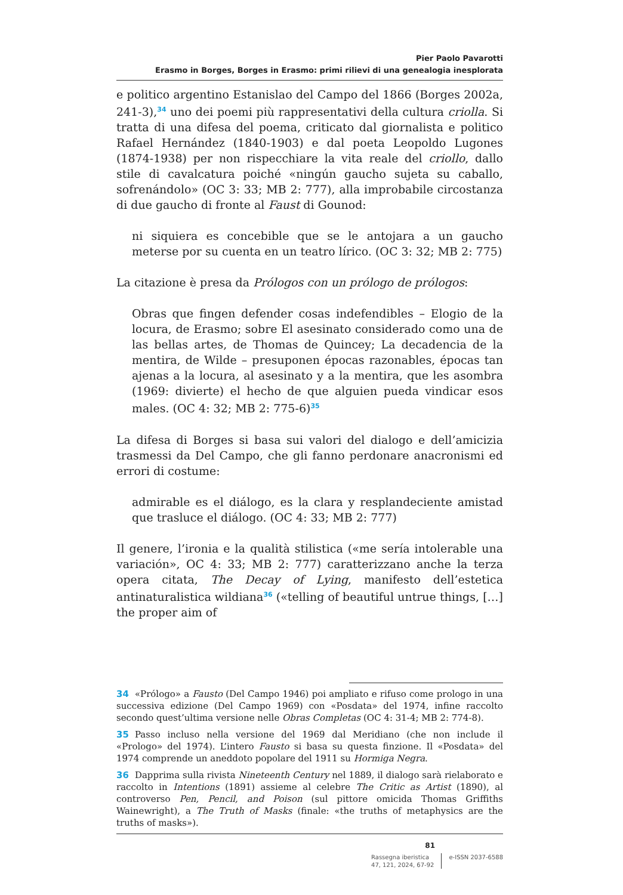Pier Paolo Pavarotti
Erasmo in Borges, Borges in Erasmo: primi rilievi di una genealogia inesplorata
e politico argentino Estanislao del Campo del 1866 (Borges 2002a, 241-3),<sup>34</sup> uno dei poemi più rappresentativi della cultura criolla. Si tratta di una difesa del poema, criticato dal giornalista e politico Rafael Hernández (1840-1903) e dal poeta Leopoldo Lugones (1874-1938) per non rispecchiare la vita reale del criollo, dallo stile di cavalcatura poiché «ningún gaucho sujeta su caballo, sofrenándolo» (OC 3: 33; MB 2: 777), alla improbabile circostanza di due gaucho di fronte al Faust di Gounod:
ni siquiera es concebible que se le antojara a un gaucho meterse por su cuenta en un teatro lírico. (OC 3: 32; MB 2: 775)
La citazione è presa da Prólogos con un prólogo de prólogos:
Obras que fingen defender cosas indefendibles – Elogio de la locura, de Erasmo; sobre El asesinato considerado como una de las bellas artes, de Thomas de Quincey; La decadencia de la mentira, de Wilde – presuponen épocas razonables, épocas tan ajenas a la locura, al asesinato y a la mentira, que les asombra (1969: divierte) el hecho de que alguien pueda vindicar esos males. (OC 4: 32; MB 2: 775-6)<sup>35</sup>
La difesa di Borges si basa sui valori del dialogo e dell’amicizia trasmessi da Del Campo, che gli fanno perdonare anacronismi ed errori di costume:
admirable es el diálogo, es la clara y resplandeciente amistad que trasluce el diálogo. (OC 4: 33; MB 2: 777)
Il genere, l’ironia e la qualità stilistica («me sería intolerable una variación», OC 4: 33; MB 2: 777) caratterizzano anche la terza opera citata, The Decay of Lying, manifesto dell’estetica antinaturalistica wildiana<sup>36</sup> («telling of beautiful untrue things, […] the proper aim of
34 «Prólogo» a Fausto (Del Campo 1946) poi ampliato e rifuso come prologo in una successiva edizione (Del Campo 1969) con «Posdata» del 1974, infine raccolto secondo quest’ultima versione nelle Obras Completas (OC 4: 31-4; MB 2: 774-8).
35 Passo incluso nella versione del 1969 dal Meridiano (che non include il «Prologo» del 1974). L’intero Fausto si basa su questa finzione. Il «Posdata» del 1974 comprende un aneddoto popolare del 1911 su Hormiga Negra.
36 Dapprima sulla rivista Nineteenth Century nel 1889, il dialogo sarà rielaborato e raccolto in Intentions (1891) assieme al celebre The Critic as Artist (1890), al controverso Pen, Pencil, and Poison (sul pittore omicida Thomas Griffiths Wainewright), a The Truth of Masks (finale: «the truths of metaphysics are the truths of masks»).
81
Rassegna iberistica
47, 121, 2024, 67-92
e-ISSN 2037-6588